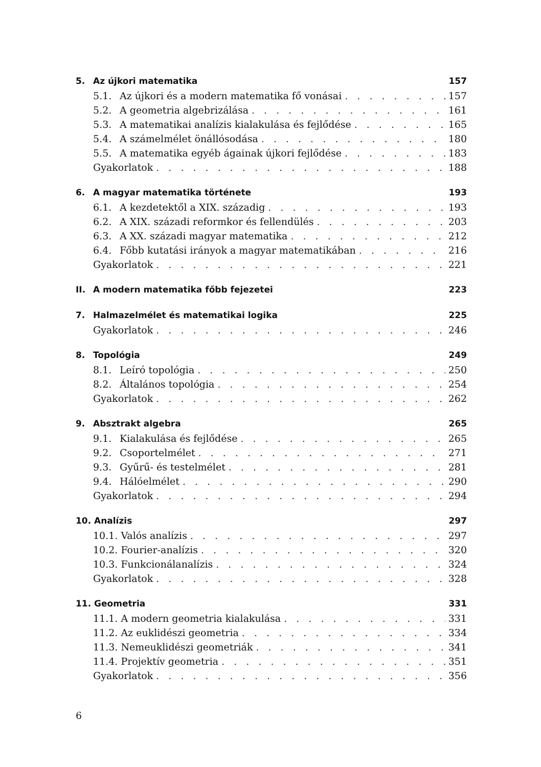5. Az újkori matematika 157
5.1. Az újkori és a modern matematika fő vonásai 157
5.2. A geometria algebrizálása 161
5.3. A matematikai analízis kialakulása és fejlődése 165
5.4. A számelmélet önállósodása 180
5.5. A matematika egyéb ágainak újkori fejlődése 183
Gyakorlatok 188
6. A magyar matematika története 193
6.1. A kezdetektől a XIX. századig 193
6.2. A XIX. századi reformkor és fellendülés 203
6.3. A XX. századi magyar matematika 212
6.4. Főbb kutatási irányok a magyar matematikában 216
Gyakorlatok 221
II. A modern matematika főbb fejezetei 223
7. Halmazelmélet és matematikai logika 225
Gyakorlatok 246
8. Topológia 249
8.1. Leíró topológia 250
8.2. Általános topológia 254
Gyakorlatok 262
9. Absztrakt algebra 265
9.1. Kialakulása és fejlődése 265
9.2. Csoportelmélet 271
9.3. Gyűrű- és testelmélet 281
9.4. Hálóelmélet 290
Gyakorlatok 294
10. Analízis 297
10.1. Valós analízis 297
10.2. Fourier-analízis 320
10.3. Funkcionálanalízis 324
Gyakorlatok 328
11. Geometria 331
11.1. A modern geometria kialakulása 331
11.2. Az euklidészi geometria 334
11.3. Nemeuklidészi geometriák 341
11.4. Projektív geometria 351
Gyakorlatok 356
6